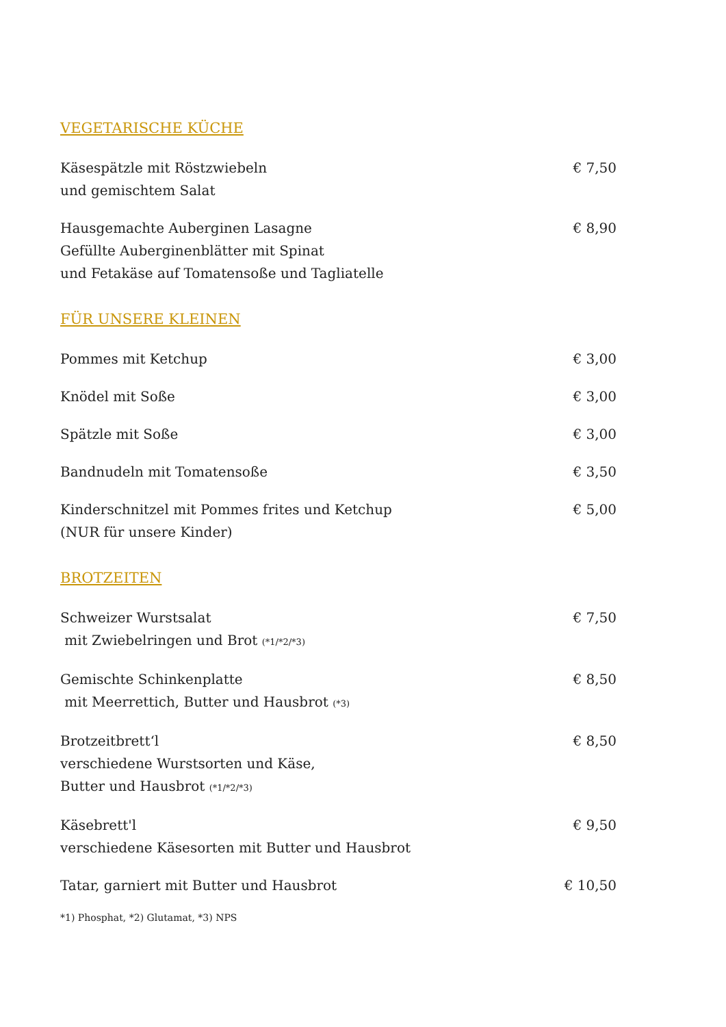VEGETARISCHE KÜCHE
Käsespätzle mit Röstzwiebeln
und gemischtem Salat
€ 7,50
Hausgemachte Auberginen Lasagne
Gefüllte Auberginenblätter mit Spinat
und Fetakäse auf Tomatensoße und Tagliatelle
€ 8,90
FÜR UNSERE KLEINEN
Pommes mit Ketchup € 3,00
Knödel mit Soße € 3,00
Spätzle mit Soße € 3,00
Bandnudeln mit Tomatensoße € 3,50
Kinderschnitzel mit Pommes frites und Ketchup
(NUR für unsere Kinder)
€ 5,00
BROTZEITEN
Schweizer Wurstsalat
mit Zwiebelringen und Brot (*1/*2/*3)
€ 7,50
Gemischte Schinkenplatte
mit Meerrettich, Butter und Hausbrot (*3)
€ 8,50
Brotzeitbrett‘l
verschiedene Wurstsorten und Käse,
Butter und Hausbrot (*1/*2/*3)
€ 8,50
Käsebrett'l
verschiedene Käsesorten mit Butter und Hausbrot
€ 9,50
Tatar, garniert mit Butter und Hausbrot
€ 10,50
*1) Phosphat, *2) Glutamat, *3) NPS